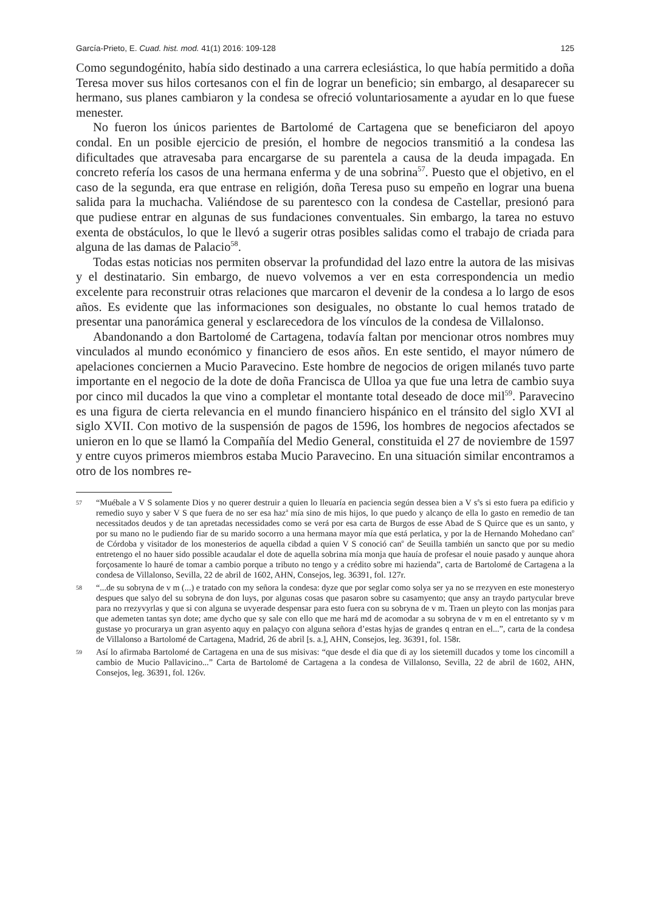García-Prieto, E. Cuad. hist. mod. 41(1) 2016: 109-128 125
Como segundogénito, había sido destinado a una carrera eclesiástica, lo que había permitido a doña Teresa mover sus hilos cortesanos con el fin de lograr un beneficio; sin embargo, al desaparecer su hermano, sus planes cambiaron y la condesa se ofreció voluntariosamente a ayudar en lo que fuese menester.
No fueron los únicos parientes de Bartolomé de Cartagena que se beneficiaron del apoyo condal. En un posible ejercicio de presión, el hombre de negocios transmitió a la condesa las dificultades que atravesaba para encargarse de su parentela a causa de la deuda impagada. En concreto refería los casos de una hermana enferma y de una sobrina<sup>57</sup>. Puesto que el objetivo, en el caso de la segunda, era que entrase en religión, doña Teresa puso su empeño en lograr una buena salida para la muchacha. Valiéndose de su parentesco con la condesa de Castellar, presionó para que pudiese entrar en algunas de sus fundaciones conventuales. Sin embargo, la tarea no estuvo exenta de obstáculos, lo que le llevó a sugerir otras posibles salidas como el trabajo de criada para alguna de las damas de Palacio<sup>58</sup>.
Todas estas noticias nos permiten observar la profundidad del lazo entre la autora de las misivas y el destinatario. Sin embargo, de nuevo volvemos a ver en esta correspondencia un medio excelente para reconstruir otras relaciones que marcaron el devenir de la condesa a lo largo de esos años. Es evidente que las informaciones son desiguales, no obstante lo cual hemos tratado de presentar una panorámica general y esclarecedora de los vínculos de la condesa de Villalonso.
Abandonando a don Bartolomé de Cartagena, todavía faltan por mencionar otros nombres muy vinculados al mundo económico y financiero de esos años. En este sentido, el mayor número de apelaciones conciernen a Mucio Paravecino. Este hombre de negocios de origen milanés tuvo parte importante en el negocio de la dote de doña Francisca de Ulloa ya que fue una letra de cambio suya por cinco mil ducados la que vino a completar el montante total deseado de doce mil<sup>59</sup>. Paravecino es una figura de cierta relevancia en el mundo financiero hispánico en el tránsito del siglo XVI al siglo XVII. Con motivo de la suspensión de pagos de 1596, los hombres de negocios afectados se unieron en lo que se llamó la Compañía del Medio General, constituida el 27 de noviembre de 1597 y entre cuyos primeros miembros estaba Mucio Paravecino. En una situación similar encontramos a otro de los nombres re-
57 “Muébale a V S solamente Dios y no querer destruir a quien lo lleuaría en paciencia según dessea bien a V s<sup>a</sup>s si esto fuera pa edificio y remedio suyo y saber V S que fuera de no ser esa haz<sup>a</sup> mía sino de mis hijos, lo que puedo y alcanço de ella lo gasto en remedio de tan necessitados deudos y de tan apretadas necessidades como se verá por esa carta de Burgos de esse Abad de S Quirce que es un santo, y por su mano no le pudiendo fiar de su marido socorro a una hermana mayor mía que está perlatica, y por la de Hernando Mohedano can<sup>o</sup> de Córdoba y visitador de los monesterios de aquella cibdad a quien V S conoció can<sup>o</sup> de Seuilla también un sancto que por su medio entretengo el no hauer sido possible acaudalar el dote de aquella sobrina mía monja que hauía de profesar el nouie pasado y aunque ahora forçosamente lo hauré de tomar a cambio porque a tributo no tengo y a crédito sobre mi hazienda”, carta de Bartolomé de Cartagena a la condesa de Villalonso, Sevilla, 22 de abril de 1602, AHN, Consejos, leg. 36391, fol. 127r.
58 “...de su sobryna de v m (...) e tratado con my señora la condesa: dyze que por seglar como solya ser ya no se rrezyven en este monesteryo despues que salyo del su sobryna de don luys, por algunas cosas que pasaron sobre su casamyento; que ansy an traydo partycular breve para no rrezyvyrlas y que si con alguna se uvyerade despensar para esto fuera con su sobryna de v m. Traen un pleyto con las monjas para que ademeten tantas syn dote; ame dycho que sy sale con ello que me hará md de acomodar a su sobryna de v m en el entretanto sy v m gustase yo procurarya un gran asyento aquy en palaçyo con alguna señora d’estas hyjas de grandes q entran en el...”, carta de la condesa de Villalonso a Bartolomé de Cartagena, Madrid, 26 de abril [s. a.], AHN, Consejos, leg. 36391, fol. 158r.
59 Así lo afirmaba Bartolomé de Cartagena en una de sus misivas: “que desde el dia que di ay los sietemill ducados y tome los cincomill a cambio de Mucio Pallavicino...” Carta de Bartolomé de Cartagena a la condesa de Villalonso, Sevilla, 22 de abril de 1602, AHN, Consejos, leg. 36391, fol. 126v.